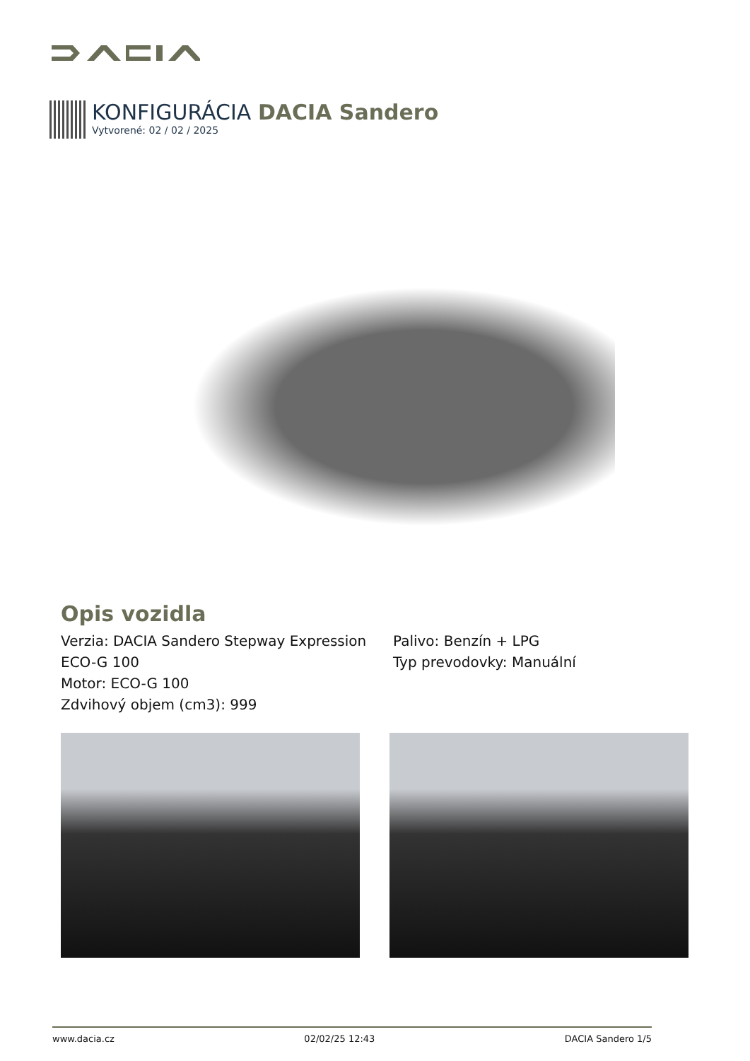KONFIGURÁCIA DACIA Sandero
Vytvorené: 02 / 02 / 2025
Opis vozidla
Verzia: DACIA Sandero Stepway Expression ECO-G 100
Motor: ECO-G 100
Zdvihový objem (cm3): 999
Palivo: Benzín + LPG
Typ prevodovky: Manuální
www.dacia.cz 02/02/25 12:43 DACIA Sandero 1/5